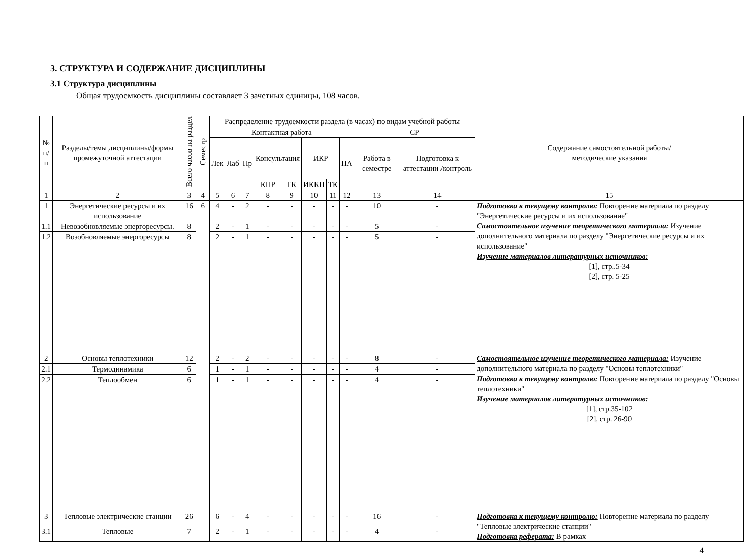3. СТРУКТУРА И СОДЕРЖАНИЕ ДИСЦИПЛИНЫ
3.1 Структура дисциплины
Общая трудоемкость дисциплины составляет 3 зачетных единицы, 108 часов.
| № п/п | Разделы/темы дисциплины/формы промежуточной аттестации | Всего часов на раздел | Семестр | Распределение трудоемкости раздела (в часах) по видам учебной работы | | | | | | | | | | Содержание самостоятельной работы/ методические указания |
| --- | --- | --- | --- | --- | --- | --- | --- | --- | --- | --- | --- | --- | --- | --- |
| | | | | Контактная работа | | | | | | | | СР | | |
| | | | | Лек | Лаб | Пр | Консультация | | ИКР | | ПА | Работа в семестре | Подготовка к аттестации /контроль | |
| | | | | | | | КПР | ГК | ИККП | ТК | | | | |
| 1 | 2 | 3 | 4 | 5 | 6 | 7 | 8 | 9 | 10 | 11 | 12 | 13 | 14 | 15 |
| 1 | Энергетические ресурсы и их использование | 16 | 6 | 4 | - | 2 | - | - | - | - | - | 10 | - | Подготовка к текущему контролю: Повторение материала по разделу "Энергетические ресурсы и их использование" Самостоятельное изучение теоретического материала: Изучение дополнительного материала по разделу "Энергетические ресурсы и их использование" Изучение материалов литературных источников: [1], стр..5-34 [2], стр. 5-25 |
| 1.1 | Невозобновляемые энергоресурсы. | 8 | | 2 | - | 1 | - | - | - | - | - | 5 | - | |
| 1.2 | Возобновляемые энергоресурсы | 8 | | 2 | - | 1 | - | - | - | - | - | 5 | - | |
| 2 | Основы теплотехники | 12 | | 2 | - | 2 | - | - | - | - | - | 8 | - | Самостоятельное изучение теоретического материала: Изучение дополнительного материала по разделу "Основы теплотехники" Подготовка к текущему контролю: Повторение материала по разделу "Основы теплотехники" Изучение материалов литературных источников: [1], стр.35-102 [2], стр. 26-90 |
| 2.1 | Термодинамика | 6 | | 1 | - | 1 | - | - | - | - | - | 4 | - | |
| 2.2 | Теплообмен | 6 | | 1 | - | 1 | - | - | - | - | - | 4 | - | |
| 3 | Тепловые электрические станции | 26 | | 6 | - | 4 | - | - | - | - | - | 16 | - | Подготовка к текущему контролю: Повторение материала по разделу "Тепловые электрические станции" Подготовка реферата: В рамках |
| 3.1 | Тепловые | 7 | | 2 | - | 1 | - | - | - | - | - | 4 | - | |
4